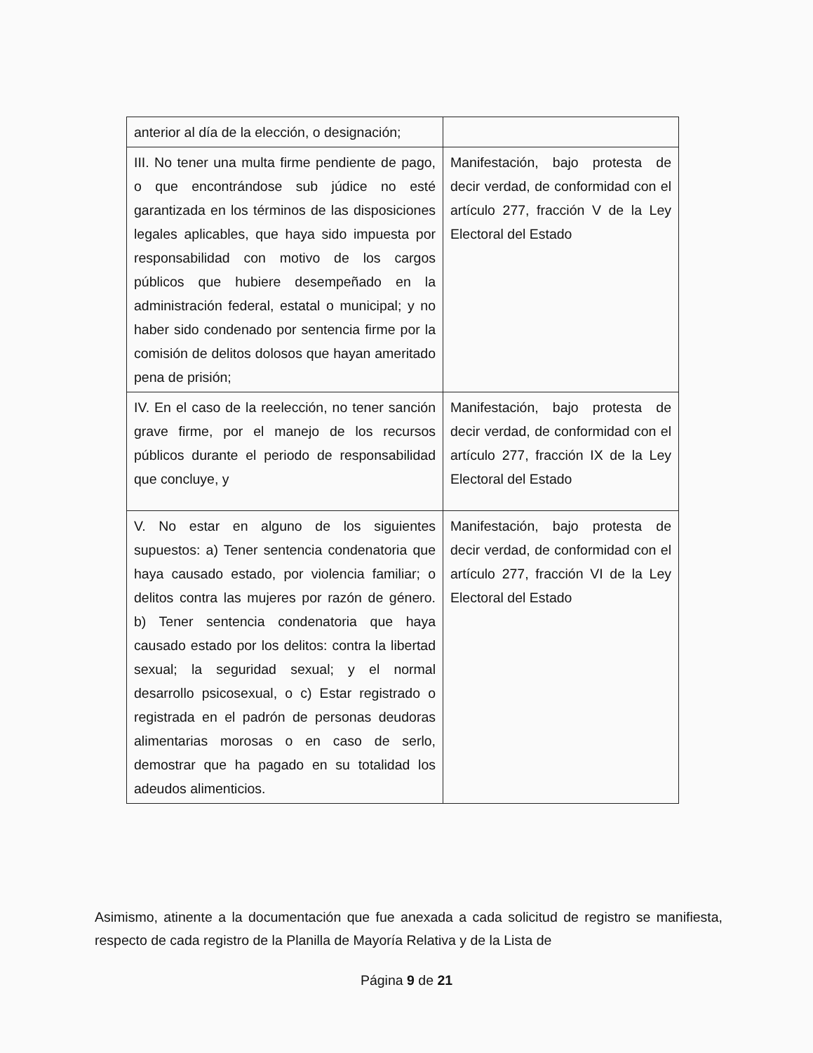| anterior al día de la elección, o designación; | |
| III. No tener una multa firme pendiente de pago, o que encontrándose sub júdice no esté garantizada en los términos de las disposiciones legales aplicables, que haya sido impuesta por responsabilidad con motivo de los cargos públicos que hubiere desempeñado en la administración federal, estatal o municipal; y no haber sido condenado por sentencia firme por la comisión de delitos dolosos que hayan ameritado pena de prisión; | Manifestación, bajo protesta de decir verdad, de conformidad con el artículo 277, fracción V de la Ley Electoral del Estado |
| IV. En el caso de la reelección, no tener sanción grave firme, por el manejo de los recursos públicos durante el periodo de responsabilidad que concluye, y | Manifestación, bajo protesta de decir verdad, de conformidad con el artículo 277, fracción IX de la Ley Electoral del Estado |
| V. No estar en alguno de los siguientes supuestos: a) Tener sentencia condenatoria que haya causado estado, por violencia familiar; o delitos contra las mujeres por razón de género. b) Tener sentencia condenatoria que haya causado estado por los delitos: contra la libertad sexual; la seguridad sexual; y el normal desarrollo psicosexual, o c) Estar registrado o registrada en el padrón de personas deudoras alimentarias morosas o en caso de serlo, demostrar que ha pagado en su totalidad los adeudos alimenticios. | Manifestación, bajo protesta de decir verdad, de conformidad con el artículo 277, fracción VI de la Ley Electoral del Estado |
Asimismo, atinente a la documentación que fue anexada a cada solicitud de registro se manifiesta, respecto de cada registro de la Planilla de Mayoría Relativa y de la Lista de
Página 9 de 21